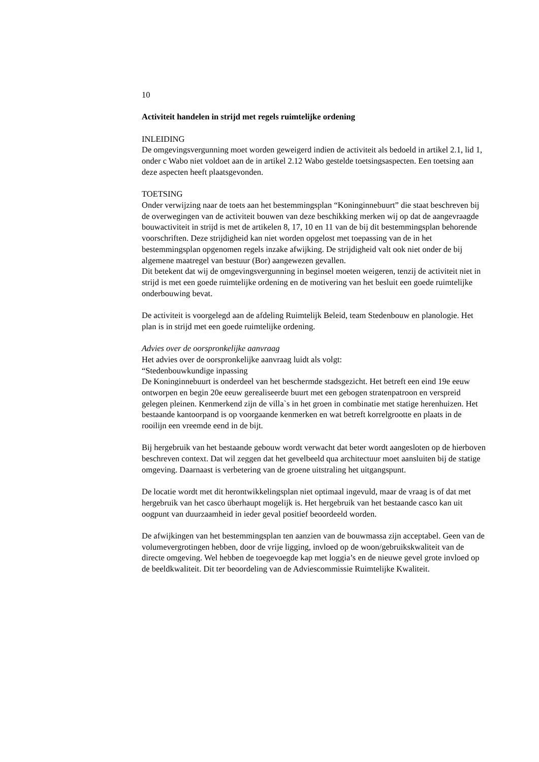10
Activiteit handelen in strijd met regels ruimtelijke ordening
INLEIDING
De omgevingsvergunning moet worden geweigerd indien de activiteit als bedoeld in artikel 2.1, lid 1, onder c Wabo niet voldoet aan de in artikel 2.12 Wabo gestelde toetsingsaspecten. Een toetsing aan deze aspecten heeft plaatsgevonden.
TOETSING
Onder verwijzing naar de toets aan het bestemmingsplan “Koninginnebuurt” die staat beschreven bij de overwegingen van de activiteit bouwen van deze beschikking merken wij op dat de aangevraagde bouwactiviteit in strijd is met de artikelen 8, 17, 10 en 11 van de bij dit bestemmingsplan behorende voorschriften. Deze strijdigheid kan niet worden opgelost met toepassing van de in het bestemmingsplan opgenomen regels inzake afwijking. De strijdigheid valt ook niet onder de bij algemene maatregel van bestuur (Bor) aangewezen gevallen.
Dit betekent dat wij de omgevingsvergunning in beginsel moeten weigeren, tenzij de activiteit niet in strijd is met een goede ruimtelijke ordening en de motivering van het besluit een goede ruimtelijke onderbouwing bevat.
De activiteit is voorgelegd aan de afdeling Ruimtelijk Beleid, team Stedenbouw en planologie. Het plan is in strijd met een goede ruimtelijke ordening.
Advies over de oorspronkelijke aanvraag
Het advies over de oorspronkelijke aanvraag luidt als volgt:
“Stedenbouwkundige inpassing
De Koninginnebuurt is onderdeel van het beschermde stadsgezicht. Het betreft een eind 19e eeuw ontworpen en begin 20e eeuw gerealiseerde buurt met een gebogen stratenpatroon en verspreid gelegen pleinen. Kenmerkend zijn de villa`s in het groen in combinatie met statige herenhuizen. Het bestaande kantoorpand is op voorgaande kenmerken en wat betreft korrelgrootte en plaats in de rooilijn een vreemde eend in de bijt.
Bij hergebruik van het bestaande gebouw wordt verwacht dat beter wordt aangesloten op de hierboven beschreven context. Dat wil zeggen dat het gevelbeeld qua architectuur moet aansluiten bij de statige omgeving. Daarnaast is verbetering van de groene uitstraling het uitgangspunt.
De locatie wordt met dit herontwikkelingsplan niet optimaal ingevuld, maar de vraag is of dat met hergebruik van het casco überhaupt mogelijk is. Het hergebruik van het bestaande casco kan uit oogpunt van duurzaamheid in ieder geval positief beoordeeld worden.
De afwijkingen van het bestemmingsplan ten aanzien van de bouwmassa zijn acceptabel. Geen van de volumevergrotingen hebben, door de vrije ligging, invloed op de woon/gebruikskwaliteit van de directe omgeving. Wel hebben de toegevoegde kap met loggia’s en de nieuwe gevel grote invloed op de beeldkwaliteit. Dit ter beoordeling van de Adviescommissie Ruimtelijke Kwaliteit.